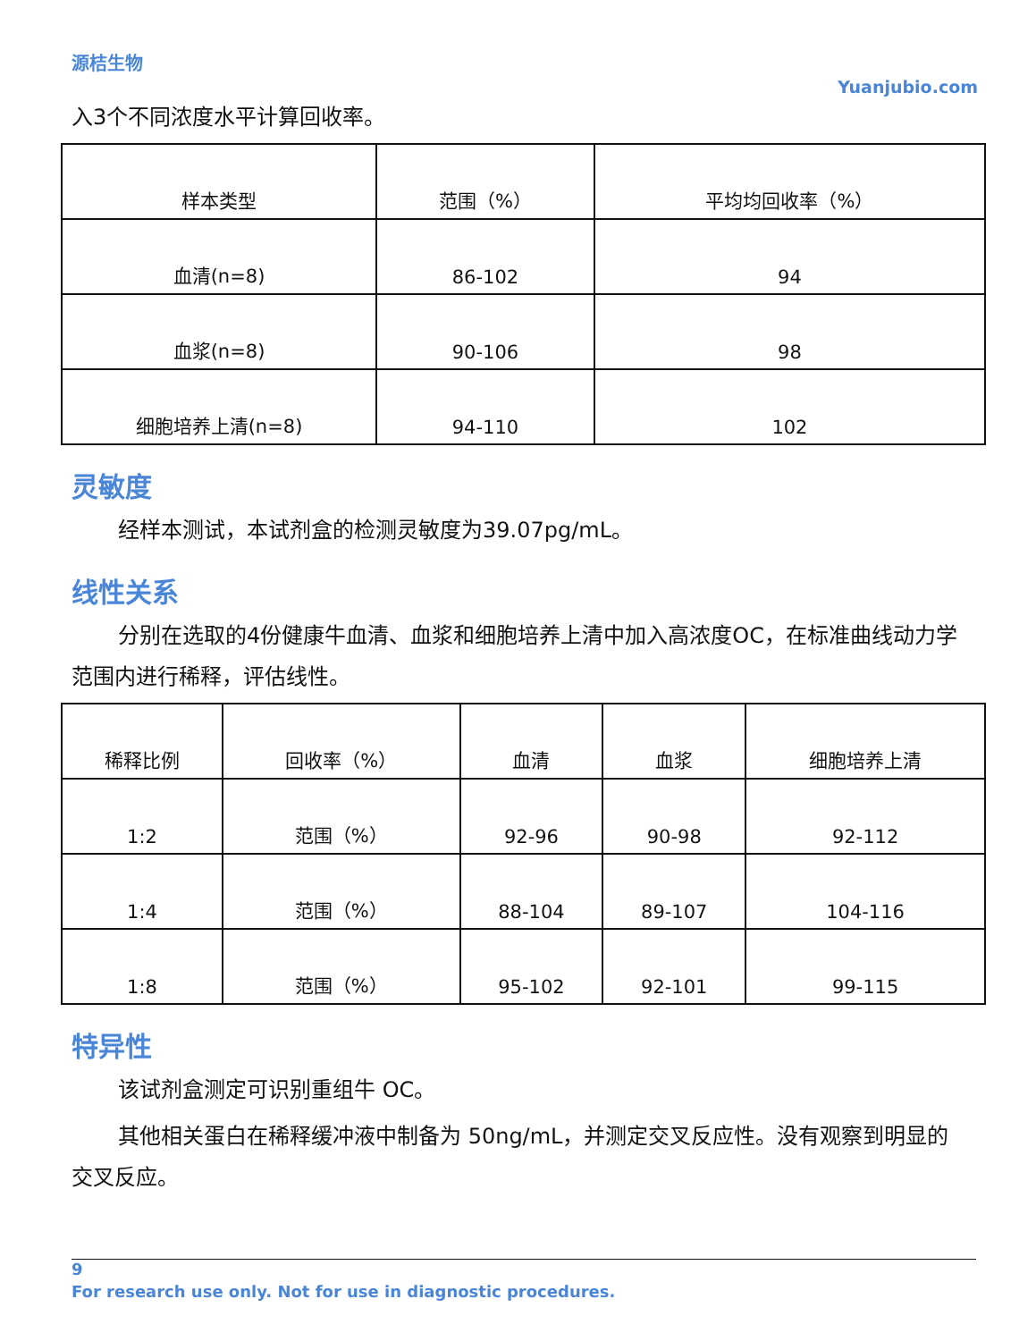源桔生物
Yuanjubio.com
入3个不同浓度水平计算回收率。
| 样本类型 | 范围（%） | 平均均回收率（%） |
| 血清(n=8) | 86-102 | 94 |
| 血浆(n=8) | 90-106 | 98 |
| 细胞培养上清(n=8) | 94-110 | 102 |
灵敏度
经样本测试，本试剂盒的检测灵敏度为39.07pg/mL。
线性关系
分别在选取的4份健康牛血清、血浆和细胞培养上清中加入高浓度OC，在标准曲线动力学范围内进行稀释，评估线性。
| 稀释比例 | 回收率（%） | 血清 | 血浆 | 细胞培养上清 |
| 1:2 | 范围（%） | 92-96 | 90-98 | 92-112 |
| 1:4 | 范围（%） | 88-104 | 89-107 | 104-116 |
| 1:8 | 范围（%） | 95-102 | 92-101 | 99-115 |
特异性
该试剂盒测定可识别重组牛 OC。
其他相关蛋白在稀释缓冲液中制备为 50ng/mL，并测定交叉反应性。没有观察到明显的交叉反应。
9
For research use only. Not for use in diagnostic procedures.